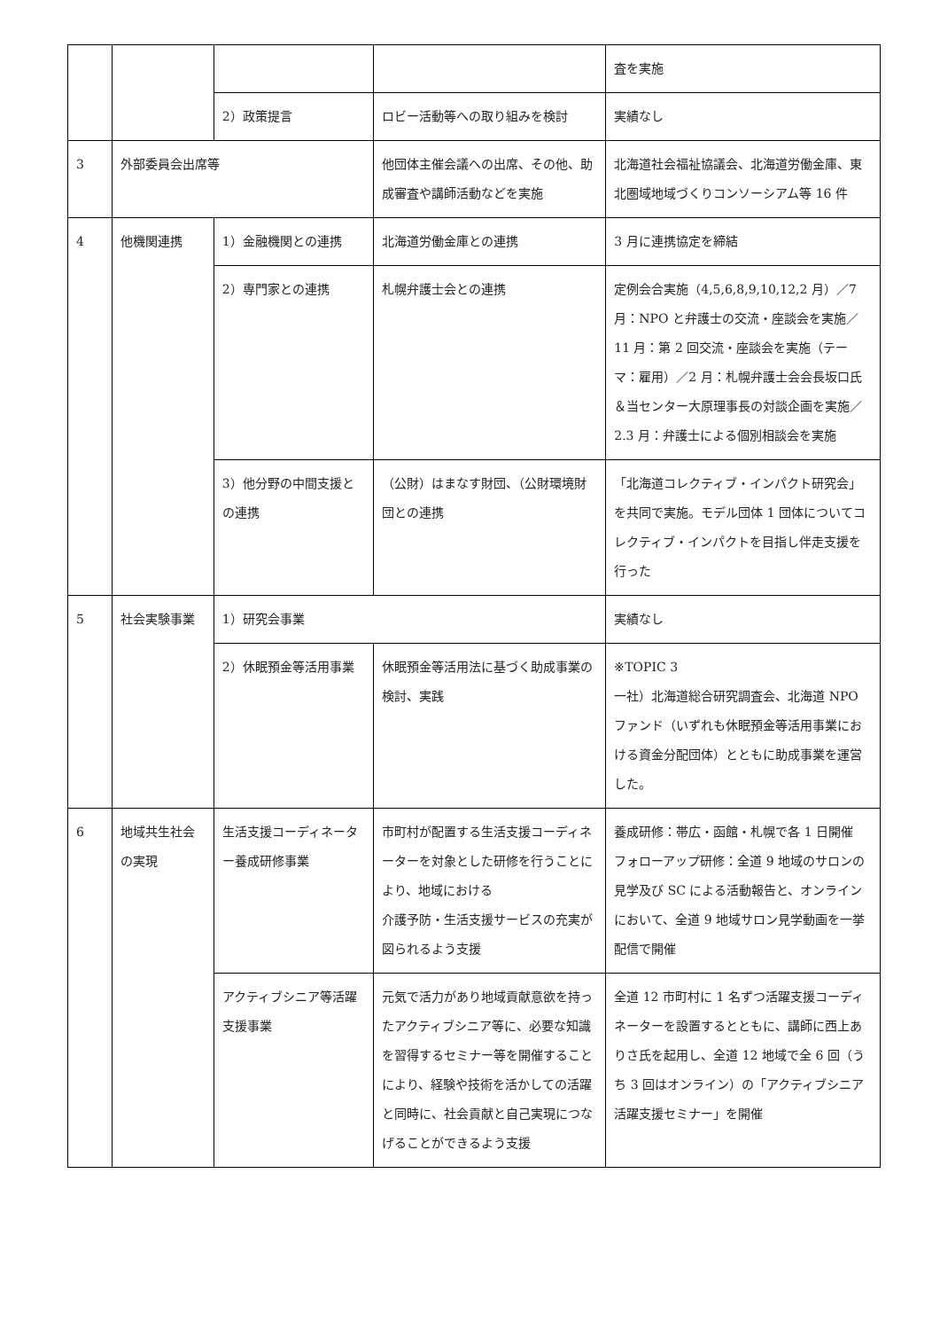| | | | | 査を実施 |
| | | 2）政策提言 | ロビー活動等への取り組みを検討 | 実績なし |
| 3 | 外部委員会出席等 | | 他団体主催会議への出席、その他、助成審査や講師活動などを実施 | 北海道社会福祉協議会、北海道労働金庫、東北圏域地域づくりコンソーシアム等 16 件 |
| 4 | 他機関連携 | 1）金融機関との連携 | 北海道労働金庫との連携 | 3 月に連携協定を締結 |
| | | 2）専門家との連携 | 札幌弁護士会との連携 | 定例会合実施（4,5,6,8,9,10,12,2 月）／7 月：NPO と弁護士の交流・座談会を実施／11 月：第 2 回交流・座談会を実施（テーマ：雇用）／2 月：札幌弁護士会会長坂口氏＆当センター大原理事長の対談企画を実施／2.3 月：弁護士による個別相談会を実施 |
| | | 3）他分野の中間支援との連携 | （公財）はまなす財団、（公財環境財団との連携 | 「北海道コレクティブ・インパクト研究会」を共同で実施。モデル団体 1 団体についてコレクティブ・インパクトを目指し伴走支援を行った |
| 5 | 社会実験事業 | 1）研究会事業 | | 実績なし |
| | | 2）休眠預金等活用事業 | 休眠預金等活用法に基づく助成事業の検討、実践 | ※TOPIC 3 一社）北海道総合研究調査会、北海道 NPO ファンド（いずれも休眠預金等活用事業における資金分配団体）とともに助成事業を運営した。 |
| 6 | 地域共生社会の実現 | 生活支援コーディネーター養成研修事業 | 市町村が配置する生活支援コーディネーターを対象とした研修を行うことにより、地域における 介護予防・生活支援サービスの充実が図られるよう支援 | 養成研修：帯広・函館・札幌で各 1 日開催 フォローアップ研修：全道 9 地域のサロンの見学及び SC による活動報告と、オンラインにおいて、全道 9 地域サロン見学動画を一挙配信で開催 |
| | | アクティブシニア等活躍支援事業 | 元気で活力があり地域貢献意欲を持ったアクティブシニア等に、必要な知識を習得するセミナー等を開催することにより、経験や技術を活かしての活躍と同時に、社会貢献と自己実現につなげることができるよう支援 | 全道 12 市町村に 1 名ずつ活躍支援コーディネーターを設置するとともに、講師に西上ありさ氏を起用し、全道 12 地域で全 6 回（うち 3 回はオンライン）の「アクティブシニア活躍支援セミナー」を開催 |